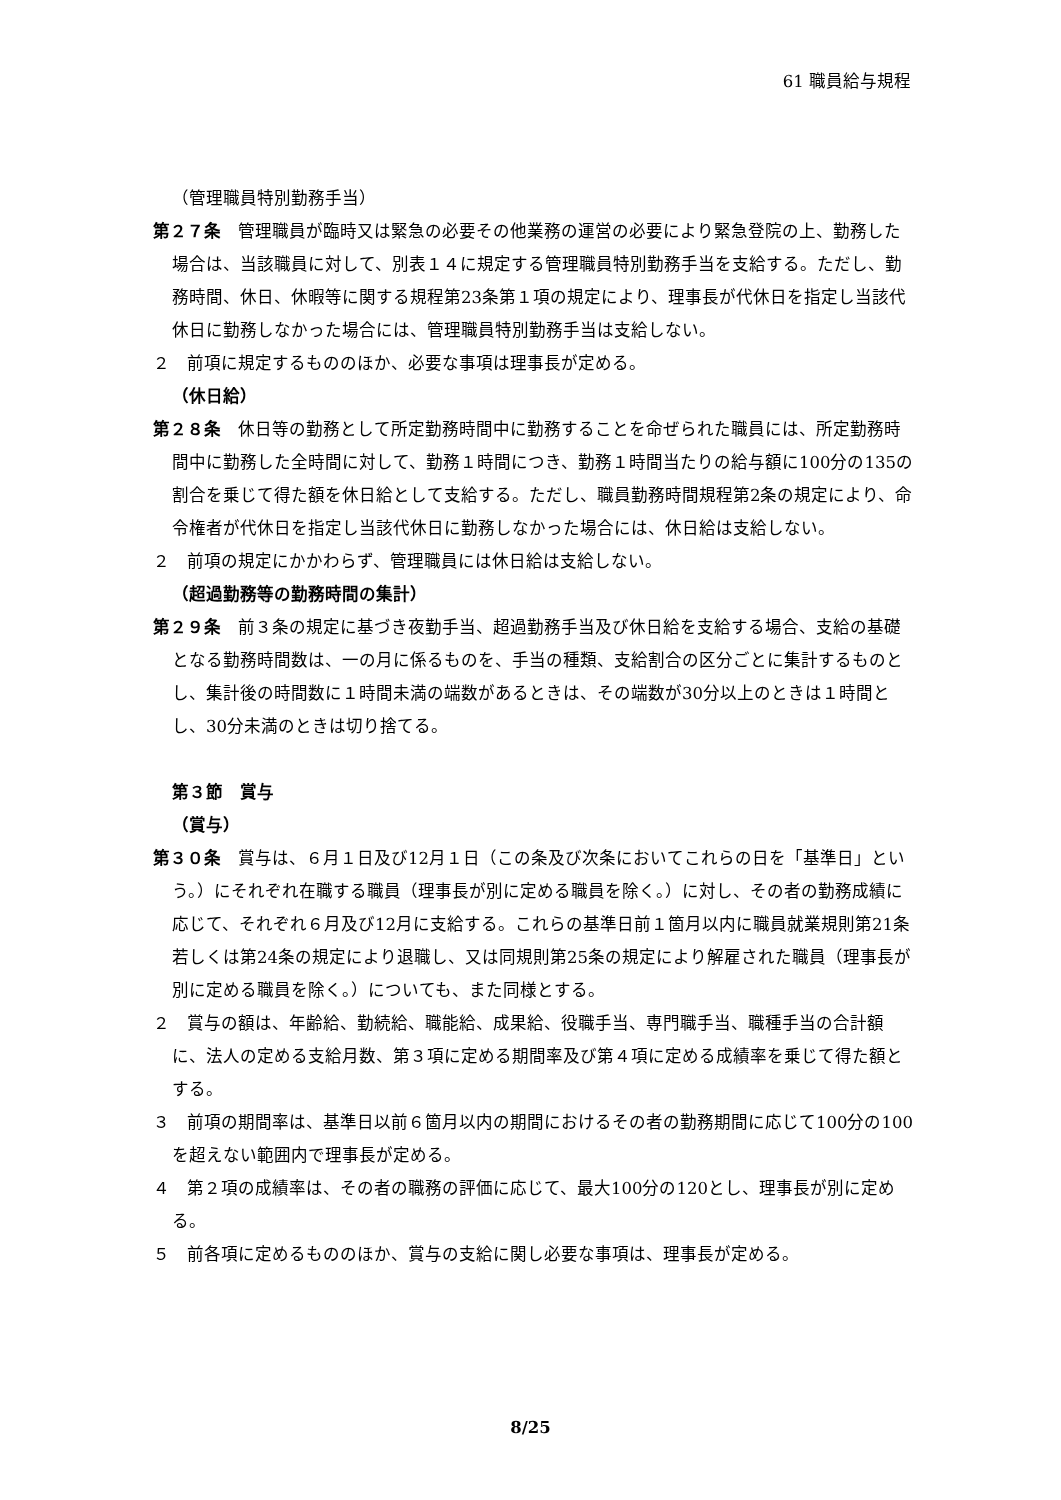61 職員給与規程
（管理職員特別勤務手当）
第２７条　管理職員が臨時又は緊急の必要その他業務の運営の必要により緊急登院の上、勤務した場合は、当該職員に対して、別表１４に規定する管理職員特別勤務手当を支給する。ただし、勤務時間、休日、休暇等に関する規程第23条第１項の規定により、理事長が代休日を指定し当該代休日に勤務しなかった場合には、管理職員特別勤務手当は支給しない。
２　前項に規定するもののほか、必要な事項は理事長が定める。
（休日給）
第２８条　休日等の勤務として所定勤務時間中に勤務することを命ぜられた職員には、所定勤務時間中に勤務した全時間に対して、勤務１時間につき、勤務１時間当たりの給与額に100分の135の割合を乗じて得た額を休日給として支給する。ただし、職員勤務時間規程第2条の規定により、命令権者が代休日を指定し当該代休日に勤務しなかった場合には、休日給は支給しない。
２　前項の規定にかかわらず、管理職員には休日給は支給しない。
（超過勤務等の勤務時間の集計）
第２９条　前３条の規定に基づき夜勤手当、超過勤務手当及び休日給を支給する場合、支給の基礎となる勤務時間数は、一の月に係るものを、手当の種類、支給割合の区分ごとに集計するものとし、集計後の時間数に１時間未満の端数があるときは、その端数が30分以上のときは１時間とし、30分未満のときは切り捨てる。
第３節　賞与
（賞与）
第３０条　賞与は、６月１日及び12月１日（この条及び次条においてこれらの日を「基準日」という。）にそれぞれ在職する職員（理事長が別に定める職員を除く。）に対し、その者の勤務成績に応じて、それぞれ６月及び12月に支給する。これらの基準日前１箇月以内に職員就業規則第21条若しくは第24条の規定により退職し、又は同規則第25条の規定により解雇された職員（理事長が別に定める職員を除く。）についても、また同様とする。
２　賞与の額は、年齢給、勤続給、職能給、成果給、役職手当、専門職手当、職種手当の合計額に、法人の定める支給月数、第３項に定める期間率及び第４項に定める成績率を乗じて得た額とする。
３　前項の期間率は、基準日以前６箇月以内の期間におけるその者の勤務期間に応じて100分の100を超えない範囲内で理事長が定める。
４　第２項の成績率は、その者の職務の評価に応じて、最大100分の120とし、理事長が別に定める。
５　前各項に定めるもののほか、賞与の支給に関し必要な事項は、理事長が定める。
8/25